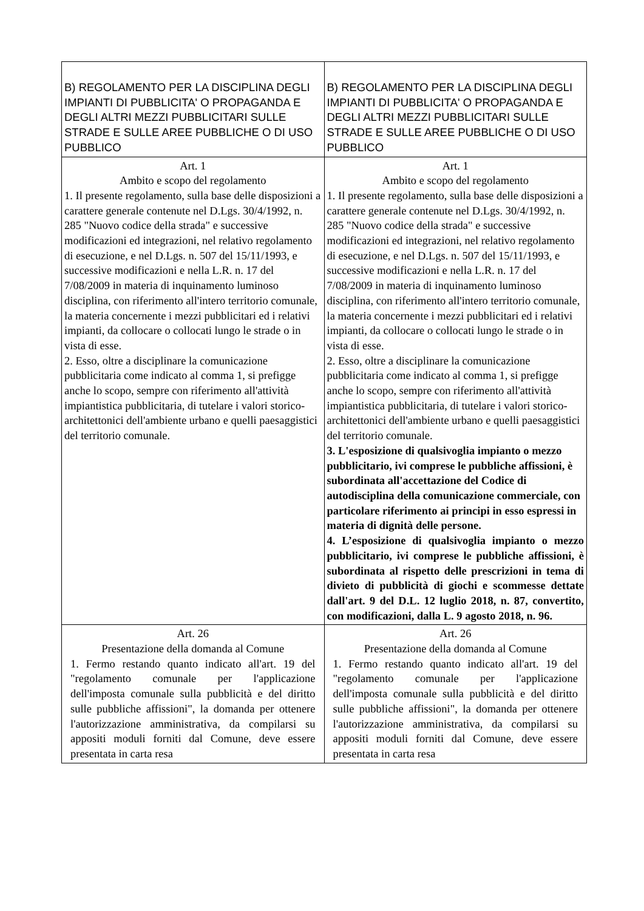| B) REGOLAMENTO PER LA DISCIPLINA DEGLI IMPIANTI DI PUBBLICITA' O PROPAGANDA E DEGLI ALTRI MEZZI PUBBLICITARI SULLE STRADE E SULLE AREE PUBBLICHE O DI USO PUBBLICO | B) REGOLAMENTO PER LA DISCIPLINA DEGLI IMPIANTI DI PUBBLICITA' O PROPAGANDA E DEGLI ALTRI MEZZI PUBBLICITARI SULLE STRADE E SULLE AREE PUBBLICHE O DI USO PUBBLICO |
| Art. 1 Ambito e scopo del regolamento 1. Il presente regolamento, sulla base delle disposizioni a carattere generale contenute nel D.Lgs. 30/4/1992, n. 285 "Nuovo codice della strada" e successive modificazioni ed integrazioni, nel relativo regolamento di esecuzione, e nel D.Lgs. n. 507 del 15/11/1993, e successive modificazioni e nella L.R. n. 17 del 7/08/2009 in materia di inquinamento luminoso disciplina, con riferimento all'intero territorio comunale, la materia concernente i mezzi pubblicitari ed i relativi impianti, da collocare o collocati lungo le strade o in vista di esse. 2. Esso, oltre a disciplinare la comunicazione pubblicitaria come indicato al comma 1, si prefigge anche lo scopo, sempre con riferimento all'attività impiantistica pubblicitaria, di tutelare i valori storico-architettonici dell'ambiente urbano e quelli paesaggistici del territorio comunale. | Art. 1 Ambito e scopo del regolamento 1. Il presente regolamento, sulla base delle disposizioni a carattere generale contenute nel D.Lgs. 30/4/1992, n. 285 "Nuovo codice della strada" e successive modificazioni ed integrazioni, nel relativo regolamento di esecuzione, e nel D.Lgs. n. 507 del 15/11/1993, e successive modificazioni e nella L.R. n. 17 del 7/08/2009 in materia di inquinamento luminoso disciplina, con riferimento all'intero territorio comunale, la materia concernente i mezzi pubblicitari ed i relativi impianti, da collocare o collocati lungo le strade o in vista di esse. 2. Esso, oltre a disciplinare la comunicazione pubblicitaria come indicato al comma 1, si prefigge anche lo scopo, sempre con riferimento all'attività impiantistica pubblicitaria, di tutelare i valori storico-architettonici dell'ambiente urbano e quelli paesaggistici del territorio comunale. 3. L'esposizione di qualsivoglia impianto o mezzo pubblicitario, ivi comprese le pubbliche affissioni, è subordinata all'accettazione del Codice di autodisciplina della comunicazione commerciale, con particolare riferimento ai principi in esso espressi in materia di dignità delle persone. 4. L’esposizione di qualsivoglia impianto o mezzo pubblicitario, ivi comprese le pubbliche affissioni, è subordinata al rispetto delle prescrizioni in tema di divieto di pubblicità di giochi e scommesse dettate dall'art. 9 del D.L. 12 luglio 2018, n. 87, convertito, con modificazioni, dalla L. 9 agosto 2018, n. 96. |
| Art. 26 Presentazione della domanda al Comune 1. Fermo restando quanto indicato all'art. 19 del "regolamento comunale per l'applicazione dell'imposta comunale sulla pubblicità e del diritto sulle pubbliche affissioni", la domanda per ottenere l'autorizzazione amministrativa, da compilarsi su appositi moduli forniti dal Comune, deve essere presentata in carta resa | Art. 26 Presentazione della domanda al Comune 1. Fermo restando quanto indicato all'art. 19 del "regolamento comunale per l'applicazione dell'imposta comunale sulla pubblicità e del diritto sulle pubbliche affissioni", la domanda per ottenere l'autorizzazione amministrativa, da compilarsi su appositi moduli forniti dal Comune, deve essere presentata in carta resa |